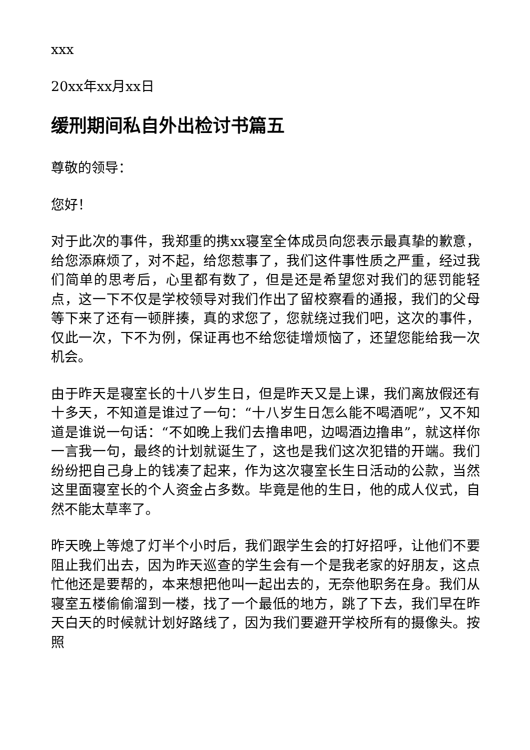xxx
20xx年xx月xx日
缓刑期间私自外出检讨书篇五
尊敬的领导：
您好！
对于此次的事件，我郑重的携xx寝室全体成员向您表示最真挚的歉意，给您添麻烦了，对不起，给您惹事了，我们这件事性质之严重，经过我们简单的思考后，心里都有数了，但是还是希望您对我们的惩罚能轻点，这一下不仅是学校领导对我们作出了留校察看的通报，我们的父母等下来了还有一顿胖揍，真的求您了，您就绕过我们吧，这次的事件，仅此一次，下不为例，保证再也不给您徒增烦恼了，还望您能给我一次机会。
由于昨天是寝室长的十八岁生日，但是昨天又是上课，我们离放假还有十多天，不知道是谁过了一句：“十八岁生日怎么能不喝酒呢”，又不知道是谁说一句话：“不如晚上我们去撸串吧，边喝酒边撸串”，就这样你一言我一句，最终的计划就诞生了，这也是我们这次犯错的开端。我们纷纷把自己身上的钱凑了起来，作为这次寝室长生日活动的公款，当然这里面寝室长的个人资金占多数。毕竟是他的生日，他的成人仪式，自然不能太草率了。
昨天晚上等熄了灯半个小时后，我们跟学生会的打好招呼，让他们不要阻止我们出去，因为昨天巡查的学生会有一个是我老家的好朋友，这点忙他还是要帮的，本来想把他叫一起出去的，无奈他职务在身。我们从寝室五楼偷偷溜到一楼，找了一个最低的地方，跳了下去，我们早在昨天白天的时候就计划好路线了，因为我们要避开学校所有的摄像头。按照